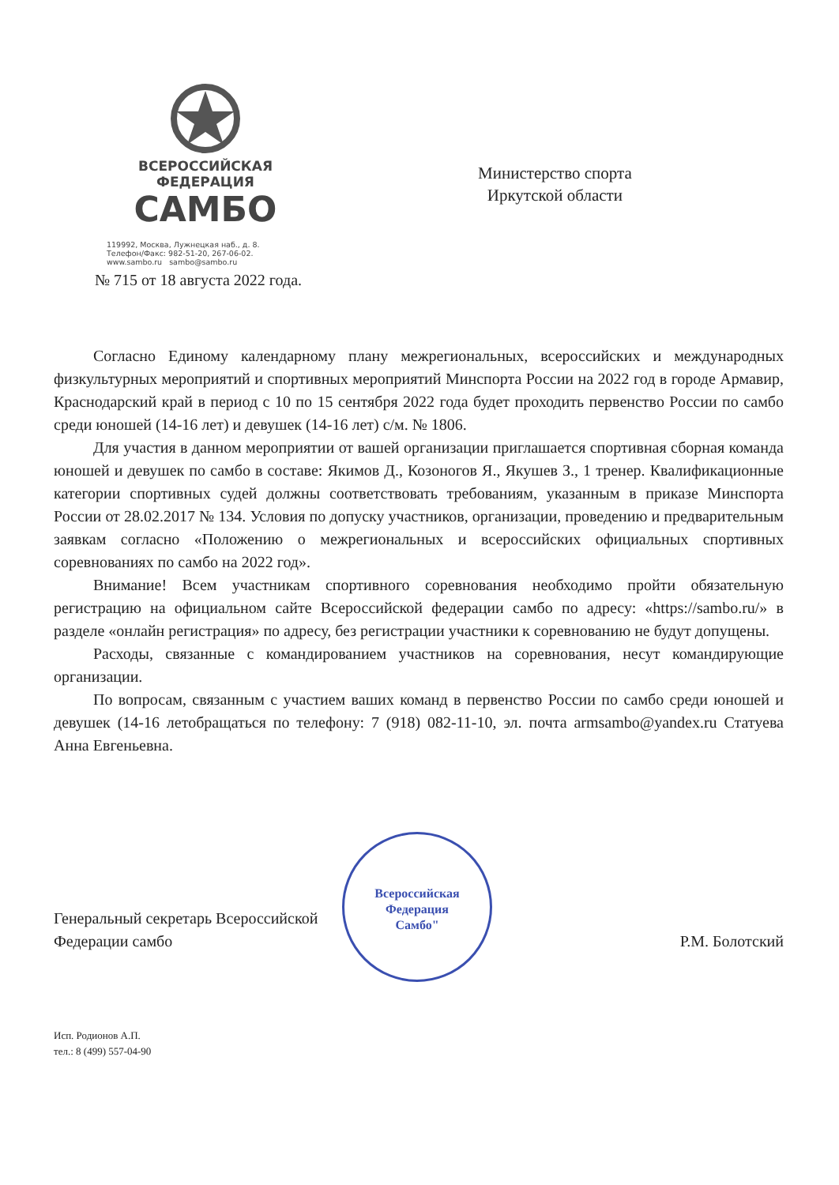ВСЕРОССИЙСКАЯ
ФЕДЕРАЦИЯ
САМБО
119992, Москва, Лужнецкая наб., д. 8.
Телефон/Факс: 982-51-20, 267-06-02.
www.sambo.ru sambo@sambo.ru
Министерство спорта
Иркутской области
№ 715 от 18 августа 2022 года.
Согласно Единому календарному плану межрегиональных, всероссийских и международных физкультурных мероприятий и спортивных мероприятий Минспорта России на 2022 год в городе Армавир, Краснодарский край в период с 10 по 15 сентября 2022 года будет проходить первенство России по самбо среди юношей (14-16 лет) и девушек (14-16 лет) с/м. № 1806.
Для участия в данном мероприятии от вашей организации приглашается спортивная сборная команда юношей и девушек по самбо в составе: Якимов Д., Козоногов Я., Якушев З., 1 тренер. Квалификационные категории спортивных судей должны соответствовать требованиям, указанным в приказе Минспорта России от 28.02.2017 № 134. Условия по допуску участников, организации, проведению и предварительным заявкам согласно «Положению о межрегиональных и всероссийских официальных спортивных соревнованиях по самбо на 2022 год».
Внимание! Всем участникам спортивного соревнования необходимо пройти обязательную регистрацию на официальном сайте Всероссийской федерации самбо по адресу: «https://sambo.ru/» в разделе «онлайн регистрация» по адресу, без регистрации участники к соревнованию не будут допущены.
Расходы, связанные с командированием участников на соревнования, несут командирующие организации.
По вопросам, связанным с участием ваших команд в первенство России по самбо среди юношей и девушек (14-16 летобращаться по телефону: 7 (918) 082-11-10, эл. почта armsambo@yandex.ru Статуева Анна Евгеньевна.
Генеральный секретарь Всероссийской
Федерации самбо
Всероссийская
Федерация
Самбо"
Р.М. Болотский
Исп. Родионов А.П.
тел.: 8 (499) 557-04-90